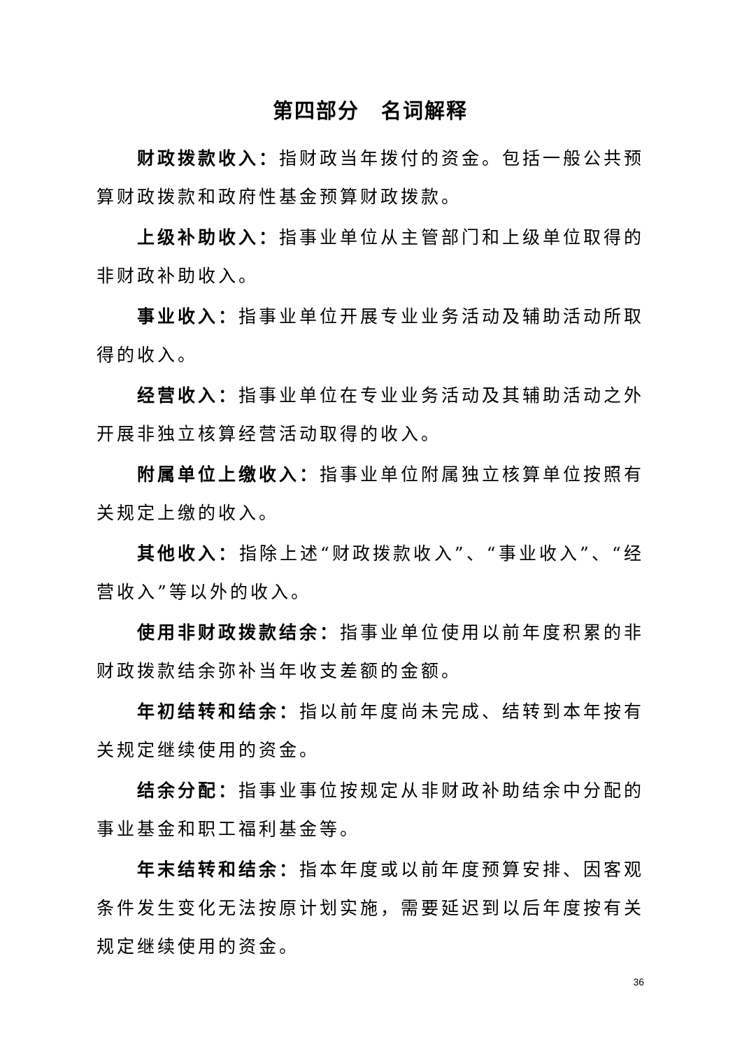第四部分　名词解释
财政拨款收入：指财政当年拨付的资金。包括一般公共预算财政拨款和政府性基金预算财政拨款。
上级补助收入：指事业单位从主管部门和上级单位取得的非财政补助收入。
事业收入：指事业单位开展专业业务活动及辅助活动所取得的收入。
经营收入：指事业单位在专业业务活动及其辅助活动之外开展非独立核算经营活动取得的收入。
附属单位上缴收入：指事业单位附属独立核算单位按照有关规定上缴的收入。
其他收入：指除上述“财政拨款收入”、“事业收入”、“经营收入”等以外的收入。
使用非财政拨款结余：指事业单位使用以前年度积累的非财政拨款结余弥补当年收支差额的金额。
年初结转和结余：指以前年度尚未完成、结转到本年按有关规定继续使用的资金。
结余分配：指事业事位按规定从非财政补助结余中分配的事业基金和职工福利基金等。
年末结转和结余：指本年度或以前年度预算安排、因客观条件发生变化无法按原计划实施，需要延迟到以后年度按有关规定继续使用的资金。
36